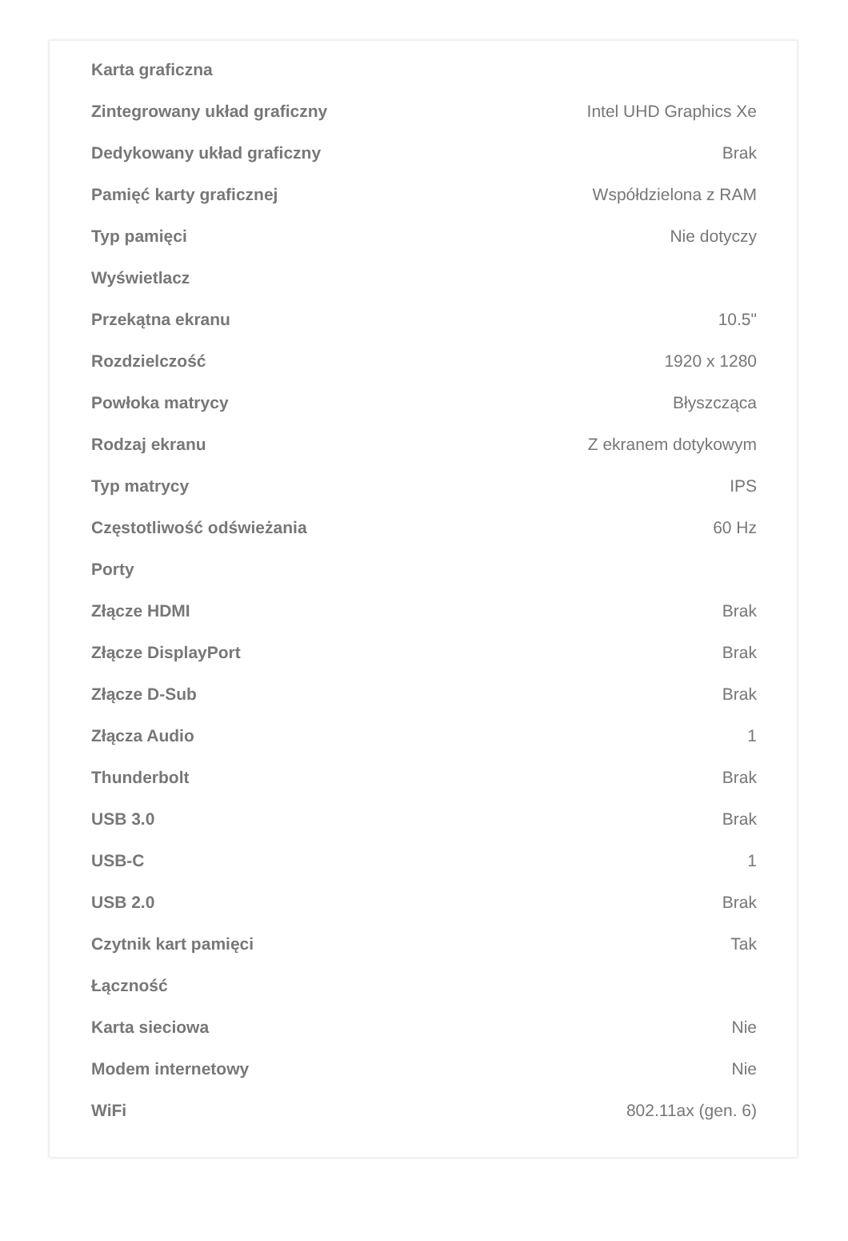| Karta graficzna | |
| Zintegrowany układ graficzny | Intel UHD Graphics Xe |
| Dedykowany układ graficzny | Brak |
| Pamięć karty graficznej | Współdzielona z RAM |
| Typ pamięci | Nie dotyczy |
| Wyświetlacz | |
| Przekątna ekranu | 10.5" |
| Rozdzielczość | 1920 x 1280 |
| Powłoka matrycy | Błyszcząca |
| Rodzaj ekranu | Z ekranem dotykowym |
| Typ matrycy | IPS |
| Częstotliwość odświeżania | 60 Hz |
| Porty | |
| Złącze HDMI | Brak |
| Złącze DisplayPort | Brak |
| Złącze D-Sub | Brak |
| Złącza Audio | 1 |
| Thunderbolt | Brak |
| USB 3.0 | Brak |
| USB-C | 1 |
| USB 2.0 | Brak |
| Czytnik kart pamięci | Tak |
| Łączność | |
| Karta sieciowa | Nie |
| Modem internetowy | Nie |
| WiFi | 802.11ax (gen. 6) |